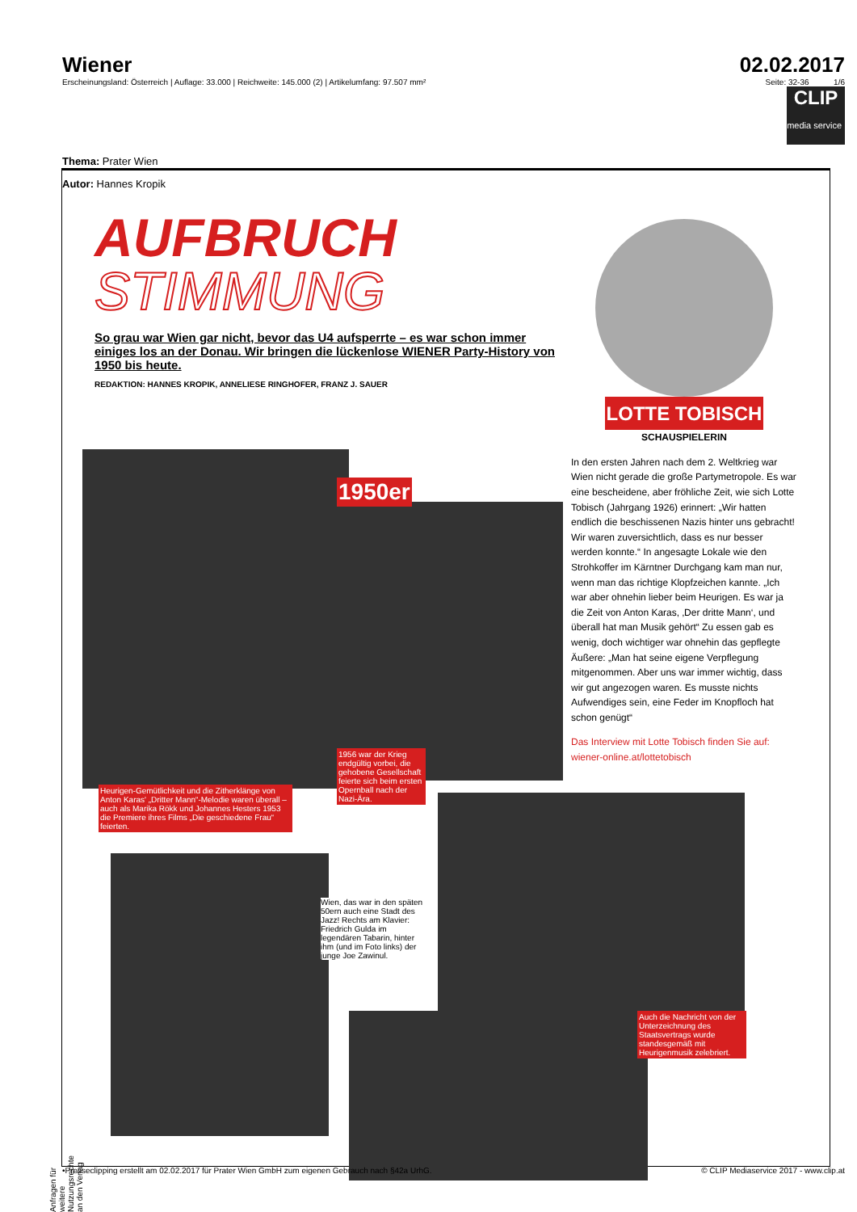Wiener
Erscheinungsland: Österreich | Auflage: 33.000 | Reichweite: 145.000 (2) | Artikelumfang: 97.507 mm²
02.02.2017
Seite: 32-36 1/6
CLIP
media service
Thema: Prater Wien
Autor: Hannes Kropik
AUFBRUCH
STIMMUNG
So grau war Wien gar nicht, bevor das U4 aufsperrte – es war schon immer einiges los an der Donau. Wir bringen die lückenlose WIENER Party-History von 1950 bis heute.
REDAKTION: HANNES KROPIK, ANNELIESE RINGHOFER, FRANZ J. SAUER
LOTTE TOBISCH
SCHAUSPIELERIN
In den ersten Jahren nach dem 2. Weltkrieg war Wien nicht gerade die große Partymetropole. Es war eine bescheidene, aber fröhliche Zeit, wie sich Lotte Tobisch (Jahrgang 1926) erinnert: „Wir hatten endlich die beschissenen Nazis hinter uns gebracht! Wir waren zuversichtlich, dass es nur besser werden konnte.“ In angesagte Lokale wie den Strohkoffer im Kärntner Durchgang kam man nur, wenn man das richtige Klopfzeichen kannte. „Ich war aber ohnehin lieber beim Heurigen. Es war ja die Zeit von Anton Karas, ‚Der dritte Mann‘, und überall hat man Musik gehört“ Zu essen gab es wenig, doch wichtiger war ohnehin das gepflegte Äußere: „Man hat seine eigene Verpflegung mitgenommen. Aber uns war immer wichtig, dass wir gut angezogen waren. Es musste nichts Aufwendiges sein, eine Feder im Knopfloch hat schon genügt“
Das Interview mit Lotte Tobisch finden Sie auf: wiener-online.at/lottetobisch
1950er
Heurigen-Gemütlichkeit und die Zitherklänge von Anton Karas' „Dritter Mann“-Melodie waren überall – auch als Marika Rökk und Johannes Hesters 1953 die Premiere ihres Films „Die geschiedene Frau“ feierten.
1956 war der Krieg endgültig vorbei, die gehobene Gesellschaft feierte sich beim ersten Opernball nach der Nazi-Ära.
Wien, das war in den späten 50ern auch eine Stadt des Jazz! Rechts am Klavier: Friedrich Gulda im legendären Tabarin, hinter ihm (und im Foto links) der junge Joe Zawinul.
Auch die Nachricht von der Unterzeichnung des Staatsvertrags wurde standesgemäß mit Heurigenmusik zelebriert.
•Presseclipping erstellt am 02.02.2017 für Prater Wien GmbH zum eigenen Gebrauch nach §42a UrhG. © CLIP Mediaservice 2017 - www.clip.at
Anfragen für weitere Nutzungsrechte an den Verlag